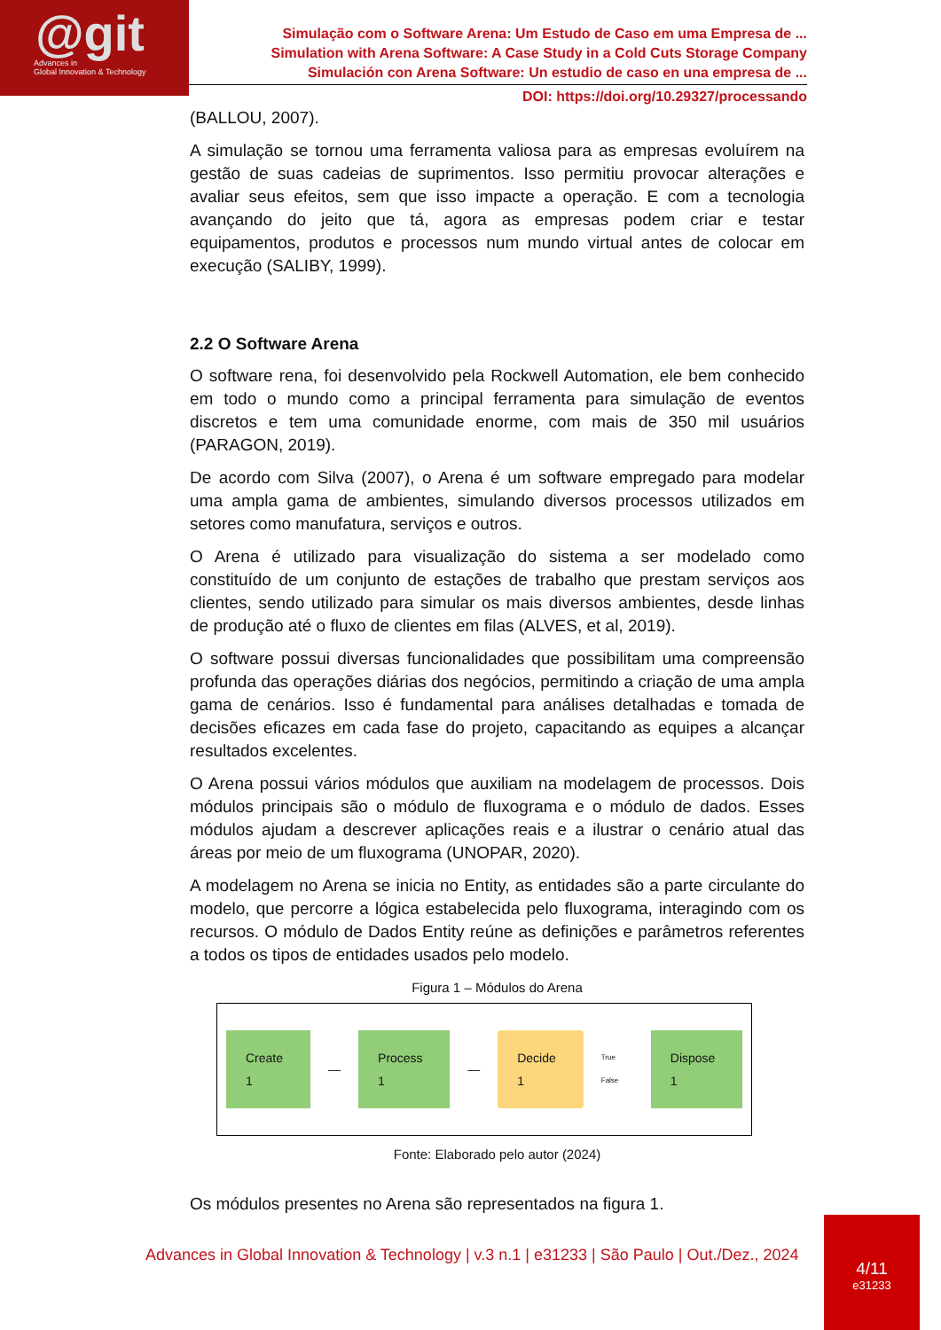@git
Advances in
Global Innovation & Technology
Simulação com o Software Arena: Um Estudo de Caso em uma Empresa de ...
Simulation with Arena Software: A Case Study in a Cold Cuts Storage Company
Simulación con Arena Software: Un estudio de caso en una empresa de ...
DOI: https://doi.org/10.29327/processando
(BALLOU, 2007).
A simulação se tornou uma ferramenta valiosa para as empresas evoluírem na gestão de suas cadeias de suprimentos. Isso permitiu provocar alterações e avaliar seus efeitos, sem que isso impacte a operação. E com a tecnologia avançando do jeito que tá, agora as empresas podem criar e testar equipamentos, produtos e processos num mundo virtual antes de colocar em execução (SALIBY, 1999).
2.2 O Software Arena
O software rena, foi desenvolvido pela Rockwell Automation, ele bem conhecido em todo o mundo como a principal ferramenta para simulação de eventos discretos e tem uma comunidade enorme, com mais de 350 mil usuários (PARAGON, 2019).
De acordo com Silva (2007), o Arena é um software empregado para modelar uma ampla gama de ambientes, simulando diversos processos utilizados em setores como manufatura, serviços e outros.
O Arena é utilizado para visualização do sistema a ser modelado como constituído de um conjunto de estações de trabalho que prestam serviços aos clientes, sendo utilizado para simular os mais diversos ambientes, desde linhas de produção até o fluxo de clientes em filas (ALVES, et al, 2019).
O software possui diversas funcionalidades que possibilitam uma compreensão profunda das operações diárias dos negócios, permitindo a criação de uma ampla gama de cenários. Isso é fundamental para análises detalhadas e tomada de decisões eficazes em cada fase do projeto, capacitando as equipes a alcançar resultados excelentes.
O Arena possui vários módulos que auxiliam na modelagem de processos. Dois módulos principais são o módulo de fluxograma e o módulo de dados. Esses módulos ajudam a descrever aplicações reais e a ilustrar o cenário atual das áreas por meio de um fluxograma (UNOPAR, 2020).
A modelagem no Arena se inicia no Entity, as entidades são a parte circulante do modelo, que percorre a lógica estabelecida pelo fluxograma, interagindo com os recursos. O módulo de Dados Entity reúne as definições e parâmetros referentes a todos os tipos de entidades usados pelo modelo.
Figura 1 – Módulos do Arena
Create 1 — Process 1 — Decide 1 True False Dispose 1
Fonte: Elaborado pelo autor (2024)
Os módulos presentes no Arena são representados na figura 1.
Advances in Global Innovation & Technology | v.3 n.1 | e31233 | São Paulo | Out./Dez., 2024
4/11
e31233